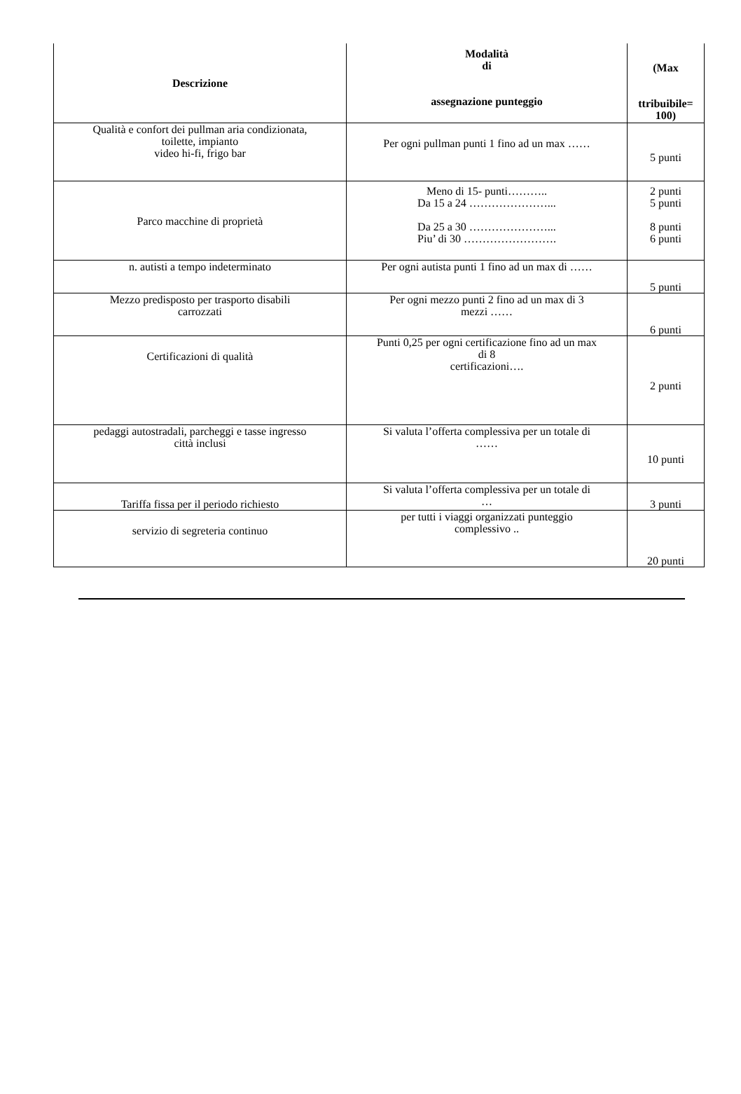| Descrizione | Modalità di assegnazione punteggio | (Max ttribuibile= 100) |
| --- | --- | --- |
| Qualità e confort dei pullman aria condizionata, toilette, impianto video hi-fi, frigo bar | Per ogni pullman punti 1 fino ad un max …… | 5 punti |
| Parco macchine di proprietà | Meno di 15- punti……….. Da 15 a 24 …………………... Da 25 a 30 …………………... Piu’ di 30 ……………………. | 2 punti 5 punti 8 punti 6 punti |
| n. autisti a tempo indeterminato | Per ogni autista punti 1 fino ad un max di …… | 5 punti |
| Mezzo predisposto per trasporto disabili carrozzati | Per ogni mezzo punti 2 fino ad un max di 3 mezzi …… | 6 punti |
| Certificazioni di qualità | Punti 0,25 per ogni certificazione fino ad un max di 8 certificazioni…. | 2 punti |
| pedaggi autostradali, parcheggi e tasse ingresso città inclusi | Si valuta l’offerta complessiva per un totale di …… | 10 punti |
| Tariffa fissa per il periodo richiesto | Si valuta l’offerta complessiva per un totale di … | 3 punti |
| servizio di segreteria continuo | per tutti i viaggi organizzati punteggio complessivo .. | 20 punti |